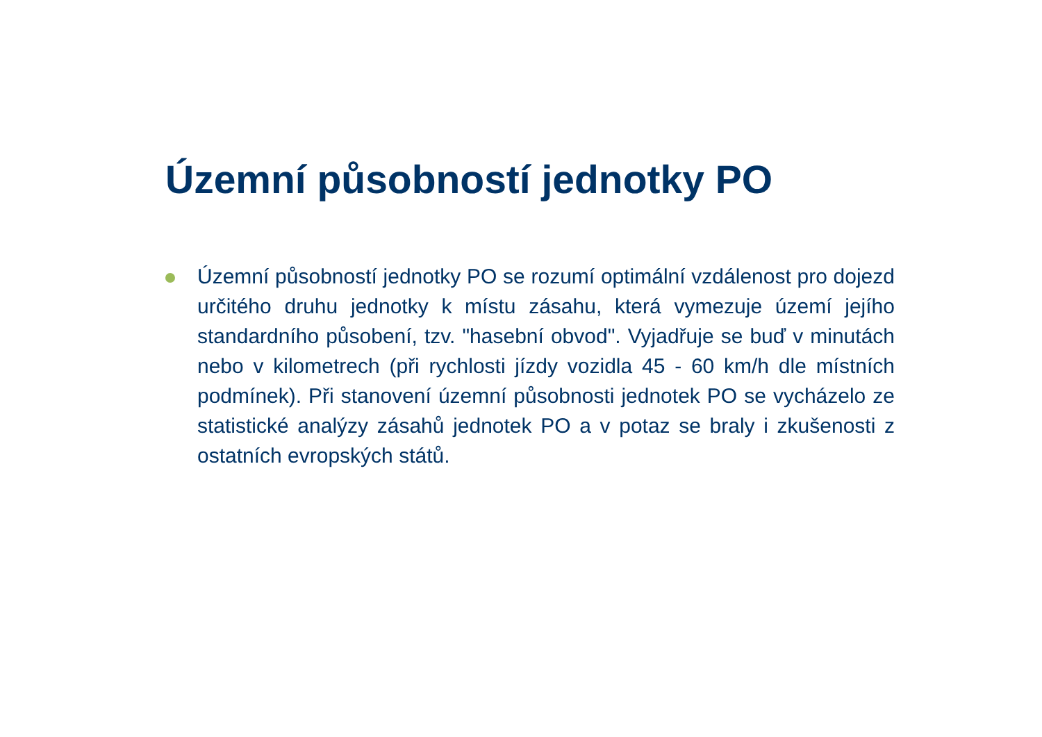Územní působností jednotky PO
Územní působností jednotky PO se rozumí optimální vzdálenost pro dojezd určitého druhu jednotky k místu zásahu, která vymezuje území jejího standardního působení, tzv. "hasební obvod". Vyjadřuje se buď v minutách nebo v kilometrech (při rychlosti jízdy vozidla 45 - 60 km/h dle místních podmínek). Při stanovení územní působnosti jednotek PO se vycházelo ze statistické analýzy zásahů jednotek PO a v potaz se braly i zkušenosti z ostatních evropských států.